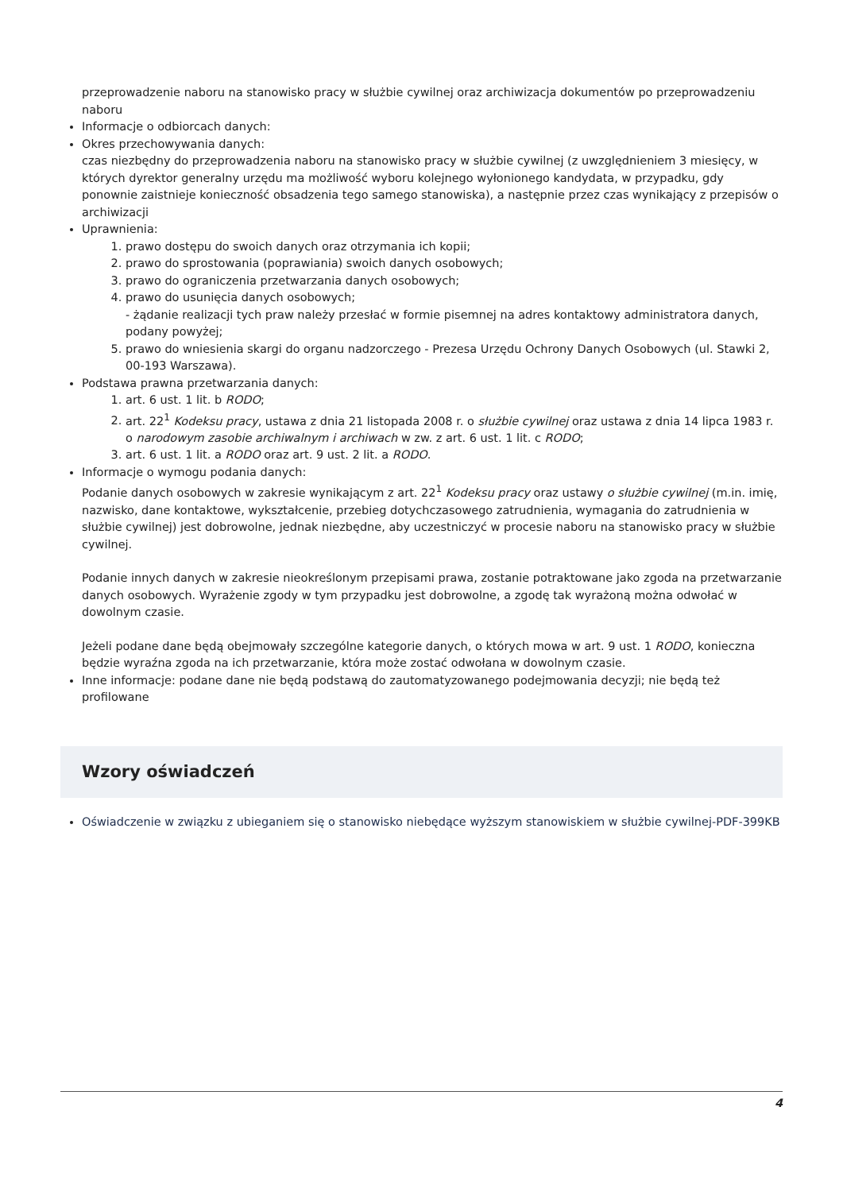przeprowadzenie naboru na stanowisko pracy w służbie cywilnej oraz archiwizacja dokumentów po przeprowadzeniu naboru
Informacje o odbiorcach danych:
Okres przechowywania danych:
czas niezbędny do przeprowadzenia naboru na stanowisko pracy w służbie cywilnej (z uwzględnieniem 3 miesięcy, w których dyrektor generalny urzędu ma możliwość wyboru kolejnego wyłonionego kandydata, w przypadku, gdy ponownie zaistnieje konieczność obsadzenia tego samego stanowiska), a następnie przez czas wynikający z przepisów o archiwizacji
Uprawnienia:
1. prawo dostępu do swoich danych oraz otrzymania ich kopii;
2. prawo do sprostowania (poprawiania) swoich danych osobowych;
3. prawo do ograniczenia przetwarzania danych osobowych;
4. prawo do usunięcia danych osobowych;
- żądanie realizacji tych praw należy przesłać w formie pisemnej na adres kontaktowy administratora danych, podany powyżej;
5. prawo do wniesienia skargi do organu nadzorczego - Prezesa Urzędu Ochrony Danych Osobowych (ul. Stawki 2, 00-193 Warszawa).
Podstawa prawna przetwarzania danych:
1. art. 6 ust. 1 lit. b RODO;
2. art. 22<sup>1</sup> Kodeksu pracy, ustawa z dnia 21 listopada 2008 r. o służbie cywilnej oraz ustawa z dnia 14 lipca 1983 r. o narodowym zasobie archiwalnym i archiwach w zw. z art. 6 ust. 1 lit. c RODO;
3. art. 6 ust. 1 lit. a RODO oraz art. 9 ust. 2 lit. a RODO.
Informacje o wymogu podania danych:
Podanie danych osobowych w zakresie wynikającym z art. 22<sup>1</sup> Kodeksu pracy oraz ustawy o służbie cywilnej (m.in. imię, nazwisko, dane kontaktowe, wykształcenie, przebieg dotychczasowego zatrudnienia, wymagania do zatrudnienia w służbie cywilnej) jest dobrowolne, jednak niezbędne, aby uczestniczyć w procesie naboru na stanowisko pracy w służbie cywilnej.
Podanie innych danych w zakresie nieokreślonym przepisami prawa, zostanie potraktowane jako zgoda na przetwarzanie danych osobowych. Wyrażenie zgody w tym przypadku jest dobrowolne, a zgodę tak wyrażoną można odwołać w dowolnym czasie.
Jeżeli podane dane będą obejmowały szczególne kategorie danych, o których mowa w art. 9 ust. 1 RODO, konieczna będzie wyraźna zgoda na ich przetwarzanie, która może zostać odwołana w dowolnym czasie.
Inne informacje: podane dane nie będą podstawą do zautomatyzowanego podejmowania decyzji; nie będą też profilowane
Wzory oświadczeń
Oświadczenie w związku z ubieganiem się o stanowisko niebędące wyższym stanowiskiem w służbie cywilnej-PDF-399KB
4